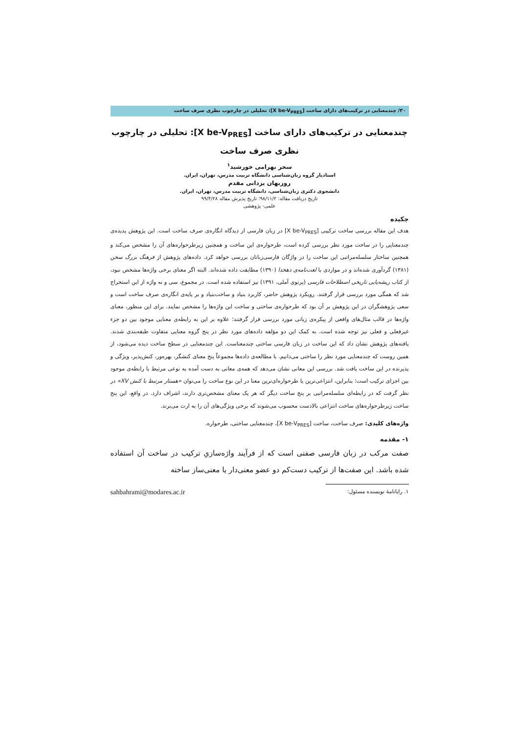۳۰/ چندمعنایی در ترکیب‌های دارای ساخت [X be-V<sub>PRES</sub>]: تحلیلی در چارچوب نظری صرف ساخت
چندمعنایی در ترکیب‌های دارای ساخت [X be-V<sub>PRES</sub>]: تحلیلی در چارچوب نظری صرف ساخت
سحر بهرامی خورشید<sup>۱</sup>
استادیار گروه زبان‌شناسی دانشگاه تربیت مدرس، تهران، ایران.
روزبهان یزدانی مقدم
دانشجوی دکتری زبان‌شناسی، دانشگاه تربیت مدرس، تهران، ایران.
تاریخ دریافت مقاله: ۹۸/۱۱/۲؛ تاریخ پذیرش مقاله ۹۹/۴/۲۸
علمی- پژوهشی
چکیده
هدف این مقاله بررسی ساخت ترکیبی [X be-V<sub>PRES</sub>] در زبان فارسی از دیدگاه انگاره‌ی صرف ساخت است. این پژوهش پدیده‌ی چندمعنایی را در ساخت مورد نظر بررسی کرده است، طرحواره‌ی این ساخت و همچنین زیرطرحواره‌های آن را مشخص می‌کند و همچنین ساختار سلسله‌مراتبی این ساخت را در واژگان فارسی‌زبانان بررسی خواهد کرد. داده‌های پژوهش از فرهنگ بزرگ سخن (۱۳۸۱) گردآوری شده‌اند و در مواردی با لغت‌نامه‌ی دهخدا (۱۳۹۰) مطابقت داده شده‌اند. البته اگر معنای برخی واژه‌ها مشخص نبود، از کتاب ریشه‌یابی تاریخی اصطلاحات فارسی (پرتوی آملی، ۱۳۹۱) نیز استفاده شده است. در مجموع، سی و نه واژه از این استخراج شد که همگی مورد بررسی قرار گرفتند. رویکرد پژوهش حاضر، کاربرد بنیاد و ساخت‌بنیاد و بر پایه‌ی انگاره‌ی صرف ساخت است و سعی پژوهشگران در این پژوهش بر آن بود که طرحواره‌ی ساختی و ساخت این واژه‌ها را مشخص نمایند. برای این منظور، معنای واژه‌ها در قالب مثال‌های واقعی از پیکره‌ی زبانی مورد بررسی قرار گرفتند؛ علاوه بر این به رابطه‌ی معنایی موجود بین دو جزء غیرفعلی و فعلی نیز توجه شده است. به کمک این دو مؤلفه داده‌های مورد نظر در پنج گروه معنایی متفاوت طبقه‌بندی شدند. یافته‌های پژوهش نشان داد که این ساخت در زبان فارسی ساختی چندمعناست. این چندمعنایی در سطح ساخت دیده می‌شود، از همین روست که چندمعنایی مورد نظر را ساختی می‌دانیم. با مطالعه‌ی داده‌ها مجموعاً پنج معنای کنشگر، بهره‌ور، کنش‌پذیر، ویژگی و پذیرنده در این ساخت یافت شد. بررسی این معانی نشان می‌دهد که همه‌ی معانی به دست آمده به نوعی مرتبط با رابطه‌ی موجود بین اجزای ترکیب است؛ بنابراین، انتزاعی‌ترین یا طرحواره‌ای‌ترین معنا در این نوع ساخت را می‌توان «هستار مرتبط با کنش XV» در نظر گرفت که در رابطه‌ای سلسله‌مراتبی بر پنج ساخت دیگر که هر یک معنای مشخص‌تری دارند، اشراف دارد. در واقع، این پنج ساخت زیرطرحواره‌های ساخت انتزاعی بالادست محسوب می‌شوند که برخی ویژگی‌های آن را به ارث می‌برند.
واژه‌های کلیدی: صرف ساخت، ساخت [X be-V<sub>PRES</sub>]، چندمعنایی ساختی، طرحواره.
۱- مقدمه
صفت مرکب در زبان فارسی صفتی است که از فرآیند واژه‌سازیِ ترکیب در ساخت آن استفاده شده باشد. این صفت‌ها از ترکیب دست‌کم دو عضو معنی‌دار یا معنی‌ساز ساخته
۱. رایانامهٔ نویسنده مسئول: sahbahrami@modares.ac.ir